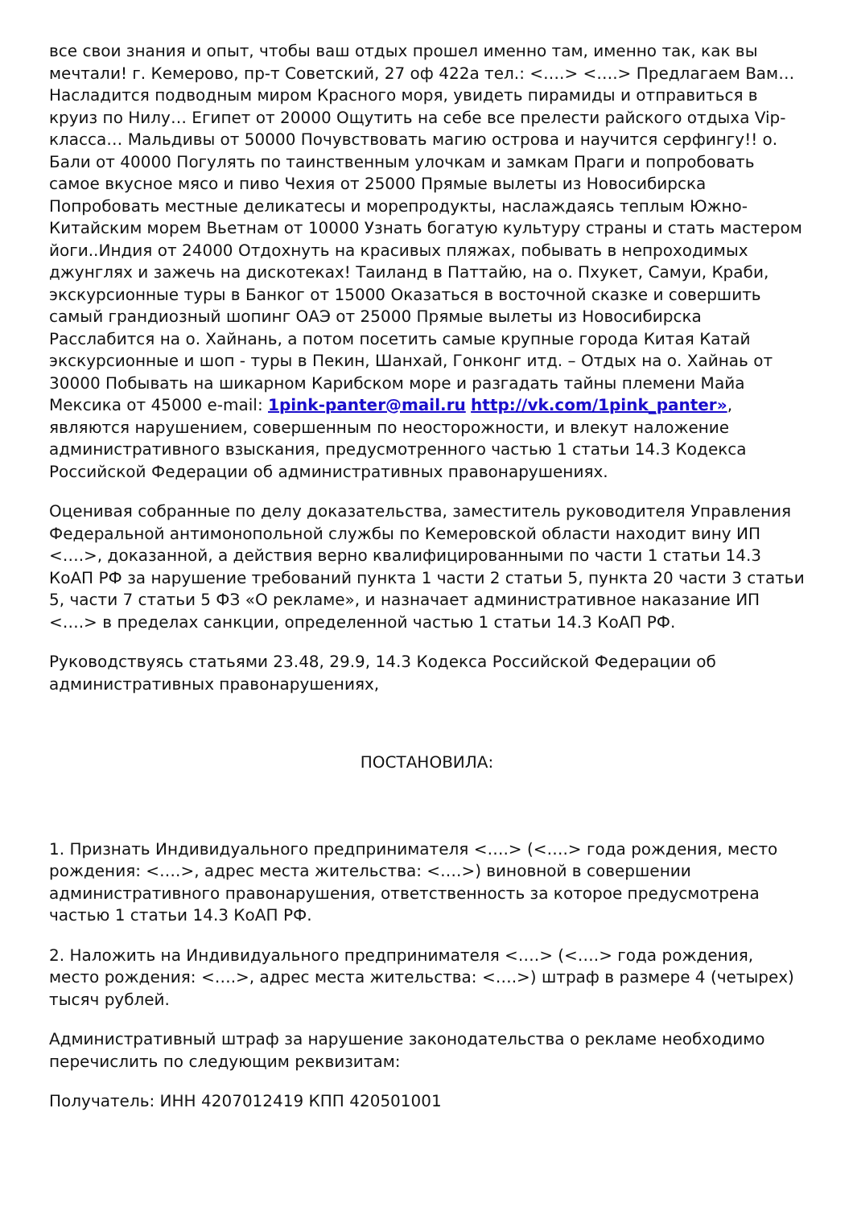все свои знания и опыт, чтобы ваш отдых прошел именно там, именно так, как вы мечтали! г. Кемерово, пр-т Советский, 27 оф 422а тел.: <….> <….> Предлагаем Вам… Насладится подводным миром Красного моря, увидеть пирамиды и отправиться в круиз по Нилу… Египет от 20000 Ощутить на себе все прелести райского отдыха Vip-класса… Мальдивы от 50000 Почувствовать магию острова и научится серфингу!! о. Бали от 40000 Погулять по таинственным улочкам и замкам Праги и попробовать самое вкусное мясо и пиво Чехия от 25000 Прямые вылеты из Новосибирска Попробовать местные деликатесы и морепродукты, наслаждаясь теплым Южно-Китайским морем Вьетнам от 10000 Узнать богатую культуру страны и стать мастером йоги..Индия от 24000 Отдохнуть на красивых пляжах, побывать в непроходимых джунглях и зажечь на дискотеках! Таиланд в Паттайю, на о. Пхукет, Самуи, Краби, экскурсионные туры в Банког от 15000 Оказаться в восточной сказке и совершить самый грандиозный шопинг ОАЭ от 25000 Прямые вылеты из Новосибирска Расслабится на о. Хайнань, а потом посетить самые крупные города Китая Катай экскурсионные и шоп - туры в Пекин, Шанхай, Гонконг итд. – Отдых на о. Хайнаь от 30000 Побывать на шикарном Карибском море и разгадать тайны племени Майа Мексика от 45000 e-mail: 1pink-panter@mail.ru http://vk.com/1pink_panter», являются нарушением, совершенным по неосторожности, и влекут наложение административного взыскания, предусмотренного частью 1 статьи 14.3 Кодекса Российской Федерации об административных правонарушениях.
Оценивая собранные по делу доказательства, заместитель руководителя Управления Федеральной антимонопольной службы по Кемеровской области находит вину ИП <….>, доказанной, а действия верно квалифицированными по части 1 статьи 14.3 КоАП РФ за нарушение требований пункта 1 части 2 статьи 5, пункта 20 части 3 статьи 5, части 7 статьи 5 ФЗ «О рекламе», и назначает административное наказание ИП <….> в пределах санкции, определенной частью 1 статьи 14.3 КоАП РФ.
Руководствуясь статьями 23.48, 29.9, 14.3 Кодекса Российской Федерации об административных правонарушениях,
ПОСТАНОВИЛА:
1. Признать Индивидуального предпринимателя <….> (<….> года рождения, место рождения: <….>, адрес места жительства: <….>) виновной в совершении административного правонарушения, ответственность за которое предусмотрена частью 1 статьи 14.3 КоАП РФ.
2. Наложить на Индивидуального предпринимателя <….> (<….> года рождения, место рождения: <….>, адрес места жительства: <….>) штраф в размере 4 (четырех) тысяч рублей.
Административный штраф за нарушение законодательства о рекламе необходимо перечислить по следующим реквизитам:
Получатель: ИНН 4207012419 КПП 420501001